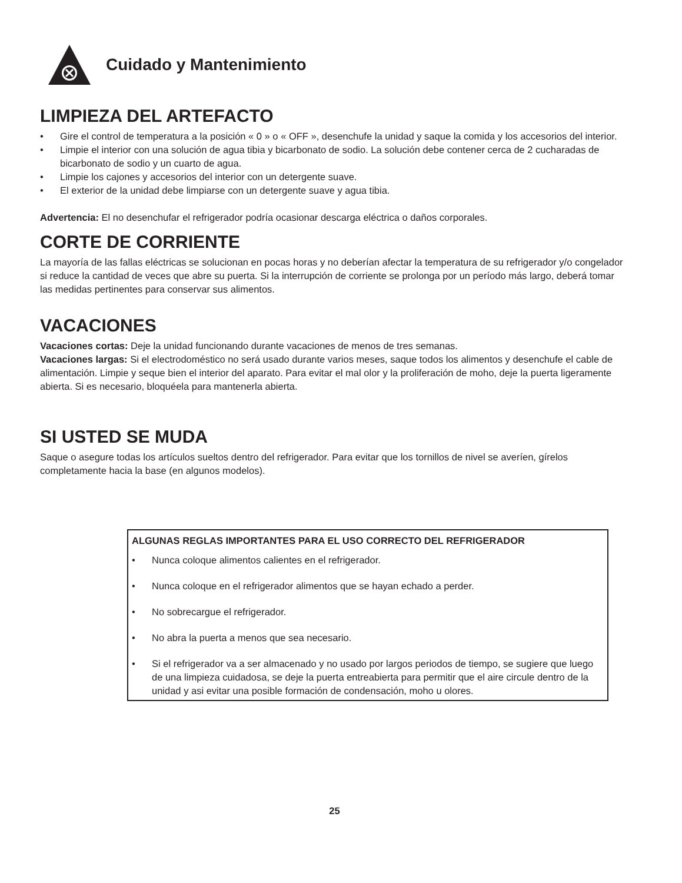Cuidado y Mantenimiento
LIMPIEZA DEL ARTEFACTO
• Gire el control de temperatura a la posición « 0 » o « OFF », desenchufe la unidad y saque la comida y los accesorios del interior.
• Limpie el interior con una solución de agua tibia y bicarbonato de sodio. La solución debe contener cerca de 2 cucharadas de bicarbonato de sodio y un cuarto de agua.
• Limpie los cajones y accesorios del interior con un detergente suave.
• El exterior de la unidad debe limpiarse con un detergente suave y agua tibia.
Advertencia: El no desenchufar el refrigerador podría ocasionar descarga eléctrica o daños corporales.
CORTE DE CORRIENTE
La mayoría de las fallas eléctricas se solucionan en pocas horas y no deberían afectar la temperatura de su refrigerador y/o congelador si reduce la cantidad de veces que abre su puerta. Si la interrupción de corriente se prolonga por un período más largo, deberá tomar las medidas pertinentes para conservar sus alimentos.
VACACIONES
Vacaciones cortas: Deje la unidad funcionando durante vacaciones de menos de tres semanas.
Vacaciones largas: Si el electrodoméstico no será usado durante varios meses, saque todos los alimentos y desenchufe el cable de alimentación. Limpie y seque bien el interior del aparato. Para evitar el mal olor y la proliferación de moho, deje la puerta ligeramente abierta. Si es necesario, bloquéela para mantenerla abierta.
SI USTED SE MUDA
Saque o asegure todas los artículos sueltos dentro del refrigerador. Para evitar que los tornillos de nivel se averíen, gírelos completamente hacia la base (en algunos modelos).
ALGUNAS REGLAS IMPORTANTES PARA EL USO CORRECTO DEL REFRIGERADOR
• Nunca coloque alimentos calientes en el refrigerador.
• Nunca coloque en el refrigerador alimentos que se hayan echado a perder.
• No sobrecargue el refrigerador.
• No abra la puerta a menos que sea necesario.
• Si el refrigerador va a ser almacenado y no usado por largos periodos de tiempo, se sugiere que luego de una limpieza cuidadosa, se deje la puerta entreabierta para permitir que el aire circule dentro de la unidad y asi evitar una posible formación de condensación, moho u olores.
25